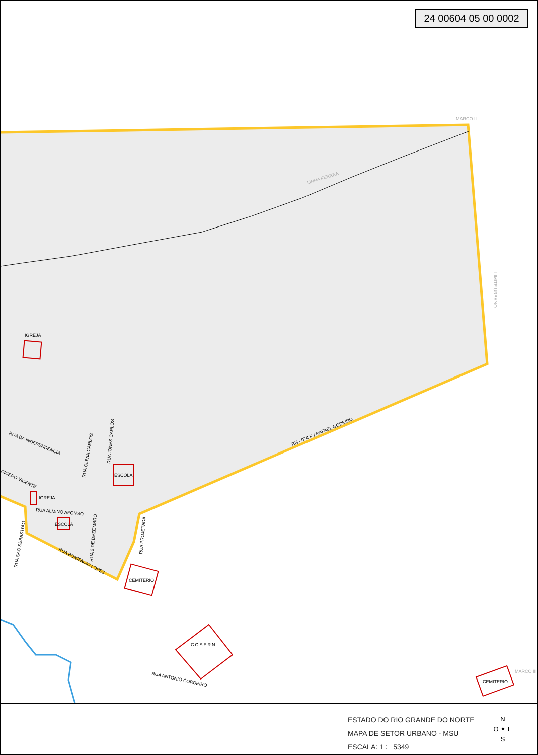24 00604 05 00 0002
LINHA FERREA
MARCO II
LIMITE URBANO
IGREJA
RN - 074 P / RAFAEL GODEIRO
RUA DA INDEPENDENCIA
RUA OLIVIA CARLOS
RUA IONES CARLOS
ESCOLA
CICERO VICENTE
IGREJA
RUA ALMINO AFONSO
ESCOLA
RUA SAO SEBASTIAO
RUA 2 DE DEZEMBRO
RUA PROJETADA
RUA BONIFACIO LOPES
CEMITERIO
COSERN
RUA ANTONIO CORDEIRO
CEMITERIO
MARCO III
ESTADO DO RIO GRANDE DO NORTE
MAPA DE SETOR URBANO - MSU
ESCALA: 1 : 5349
N
O ✦ E
S